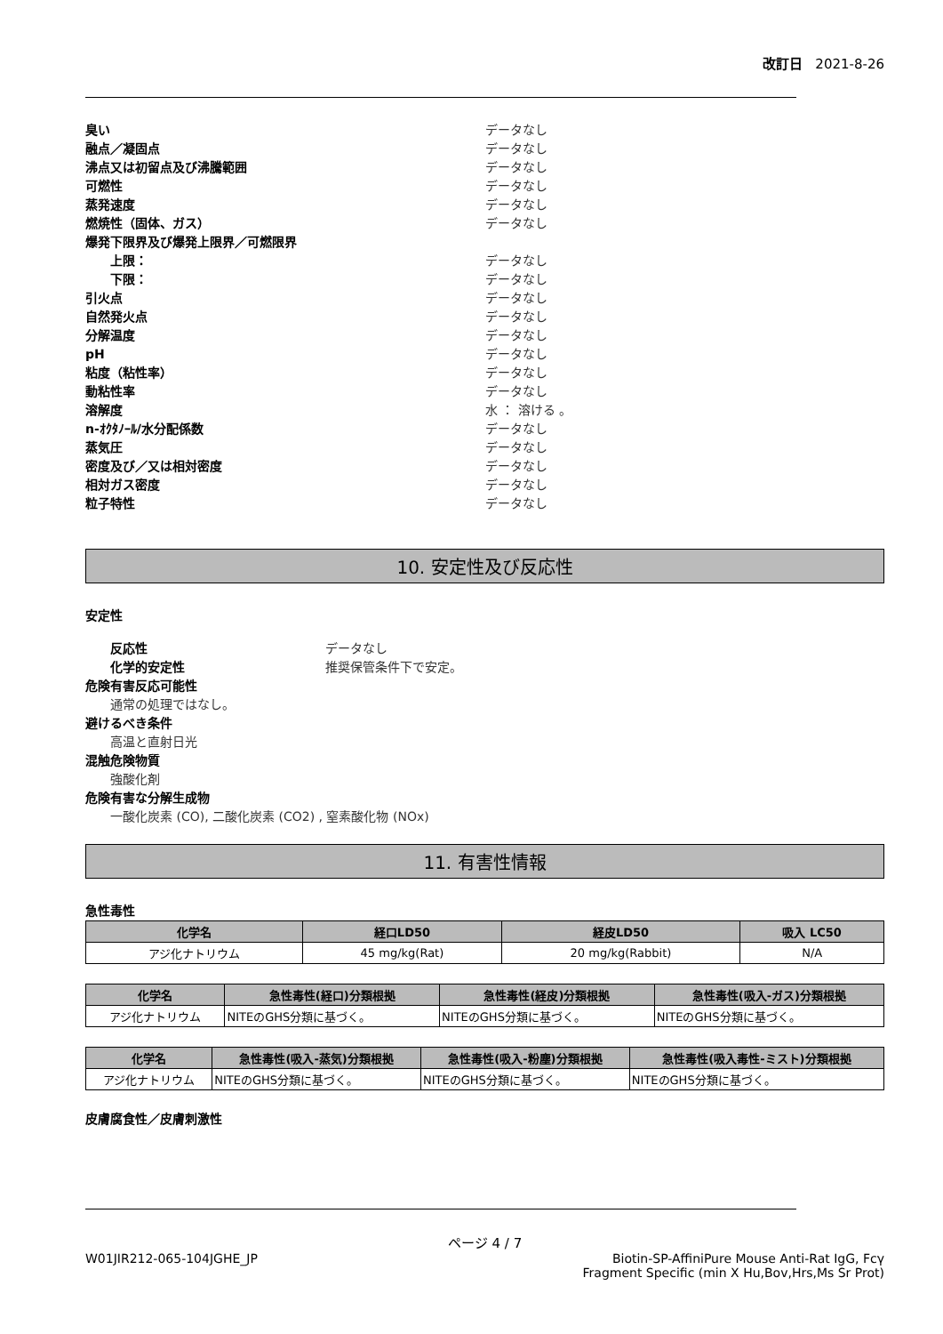改訂日 2021-8-26
臭い データなし
融点／凝固点 データなし
沸点又は初留点及び沸騰範囲 データなし
可燃性 データなし
蒸発速度 データなし
燃焼性（固体、ガス） データなし
爆発下限界及び爆発上限界／可燃限界
上限： データなし
下限： データなし
引火点 データなし
自然発火点 データなし
分解温度 データなし
pH データなし
粘度（粘性率） データなし
動粘性率 データなし
溶解度 水 ： 溶ける 。
n-ｵｸﾀﾉｰﾙ/水分配係数 データなし
蒸気圧 データなし
密度及び／又は相対密度 データなし
相対ガス密度 データなし
粒子特性 データなし
10. 安定性及び反応性
安定性
反応性 データなし
化学的安定性 推奨保管条件下で安定。
危険有害反応可能性
通常の処理ではなし。
避けるべき条件
高温と直射日光
混触危険物質
強酸化剤
危険有害な分解生成物
一酸化炭素 (CO), 二酸化炭素 (CO2) , 窒素酸化物 (NOx)
11. 有害性情報
急性毒性
| 化学名 | 経口LD50 | 経皮LD50 | 吸入 LC50 |
| --- | --- | --- | --- |
| アジ化ナトリウム | 45 mg/kg(Rat) | 20 mg/kg(Rabbit) | N/A |
| 化学名 | 急性毒性(経口)分類根拠 | 急性毒性(経皮)分類根拠 | 急性毒性(吸入-ガス)分類根拠 |
| --- | --- | --- | --- |
| アジ化ナトリウム | NITEのGHS分類に基づく。 | NITEのGHS分類に基づく。 | NITEのGHS分類に基づく。 |
| 化学名 | 急性毒性(吸入-蒸気)分類根拠 | 急性毒性(吸入-粉塵)分類根拠 | 急性毒性(吸入毒性-ミスト)分類根拠 |
| --- | --- | --- | --- |
| アジ化ナトリウム | NITEのGHS分類に基づく。 | NITEのGHS分類に基づく。 | NITEのGHS分類に基づく。 |
皮膚腐食性／皮膚刺激性
ページ 4 / 7
W01JIR212-065-104JGHE_JP Biotin-SP-AffiniPure Mouse Anti-Rat IgG, Fcγ
Fragment Specific (min X Hu,Bov,Hrs,Ms Sr Prot)